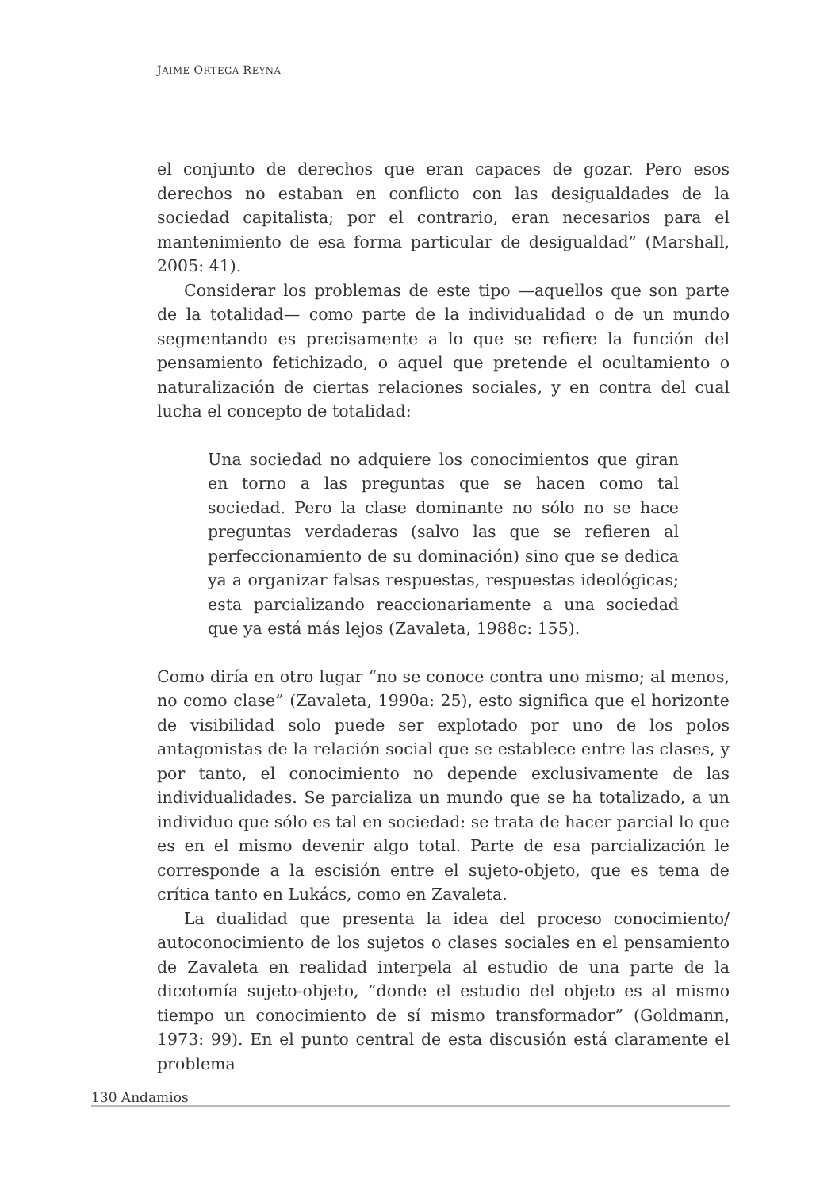JAIME ORTEGA REYNA
el conjunto de derechos que eran capaces de gozar. Pero esos derechos no estaban en conflicto con las desigualdades de la sociedad capitalista; por el contrario, eran necesarios para el mantenimiento de esa forma particular de desigualdad” (Marshall, 2005: 41).
Considerar los problemas de este tipo —aquellos que son parte de la totalidad— como parte de la individualidad o de un mundo segmentando es precisamente a lo que se refiere la función del pensamiento fetichizado, o aquel que pretende el ocultamiento o naturalización de ciertas relaciones sociales, y en contra del cual lucha el concepto de totalidad:
Una sociedad no adquiere los conocimientos que giran en torno a las preguntas que se hacen como tal sociedad. Pero la clase dominante no sólo no se hace preguntas verdaderas (salvo las que se refieren al perfeccionamiento de su dominación) sino que se dedica ya a organizar falsas respuestas, respuestas ideológicas; esta parcializando reaccionariamente a una sociedad que ya está más lejos (Zavaleta, 1988c: 155).
Como diría en otro lugar “no se conoce contra uno mismo; al menos, no como clase” (Zavaleta, 1990a: 25), esto significa que el horizonte de visibilidad solo puede ser explotado por uno de los polos antagonistas de la relación social que se establece entre las clases, y por tanto, el conocimiento no depende exclusivamente de las individualidades. Se parcializa un mundo que se ha totalizado, a un individuo que sólo es tal en sociedad: se trata de hacer parcial lo que es en el mismo devenir algo total. Parte de esa parcialización le corresponde a la escisión entre el sujeto-objeto, que es tema de crítica tanto en Lukács, como en Zavaleta.
La dualidad que presenta la idea del proceso conocimiento/ autoconocimiento de los sujetos o clases sociales en el pensamiento de Zavaleta en realidad interpela al estudio de una parte de la dicotomía sujeto-objeto, “donde el estudio del objeto es al mismo tiempo un conocimiento de sí mismo transformador” (Goldmann, 1973: 99). En el punto central de esta discusión está claramente el problema
130 Andamios